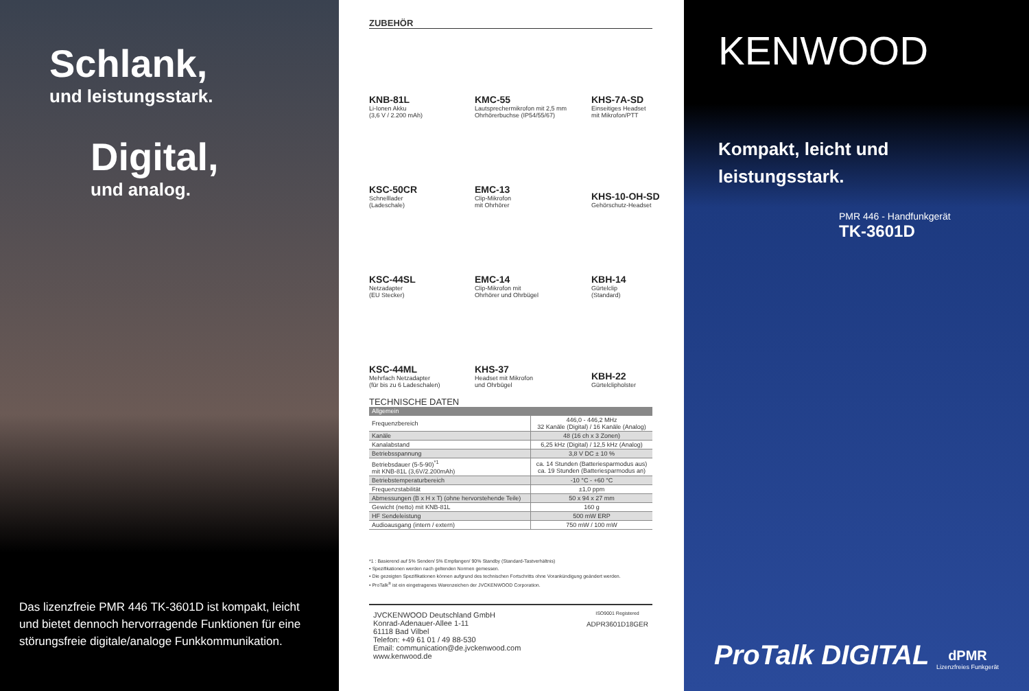Schlank,
und leistungsstark.
Digital,
und analog.
Das lizenzfreie PMR 446 TK-3601D ist kompakt, leicht und bietet dennoch hervorragende Funktionen für eine störungsfreie digitale/analoge Funkkommunikation.
ZUBEHÖR
KNB-81L
Li-Ionen Akku
(3,6 V / 2.200 mAh)
KMC-55
Lautsprechermikrofon mit 2,5 mm Ohrhörerbuchse (IP54/55/67)
KHS-7A-SD
Einseitiges Headset
mit Mikrofon/PTT
KSC-50CR
Schnelllader
(Ladeschale)
EMC-13
Clip-Mikrofon
mit Ohrhörer
KHS-10-OH-SD
Gehörschutz-Headset
KSC-44SL
Netzadapter
(EU Stecker)
EMC-14
Clip-Mikrofon mit
Ohrhörer und Ohrbügel
KBH-14
Gürtelclip
(Standard)
KSC-44ML
Mehrfach Netzadapter
(für bis zu 6 Ladeschalen)
KHS-37
Headset mit Mikrofon
und Ohrbügel
KBH-22
Gürtelclipholster
TECHNISCHE DATEN
| Allgemein | |
| --- | --- |
| Frequenzbereich | 446,0 - 446,2 MHz 32 Kanäle (Digital) / 16 Kanäle (Analog) |
| Kanäle | 48 (16 ch x 3 Zonen) |
| Kanalabstand | 6,25 kHz (Digital) / 12,5 kHz (Analog) |
| Betriebsspannung | 3,8 V DC ± 10 % |
| Betriebsdauer (5-5-90)<sup>*1</sup> mit KNB-81L (3,6V/2.200mAh) | ca. 14 Stunden (Batteriesparmodus aus) ca. 19 Stunden (Batteriesparmodus an) |
| Betriebstemperaturbereich | -10 °C - +60 °C |
| Frequenzstabilität | ±1,0 ppm |
| Abmessungen (B x H x T) (ohne hervorstehende Teile) | 50 x 94 x 27 mm |
| Gewicht (netto) mit KNB-81L | 160 g |
| HF Sendeleistung | 500 mW ERP |
| Audioausgang (intern / extern) | 750 mW / 100 mW |
*1 : Basierend auf 5% Senden/ 5% Empfangen/ 90% Standby (Standard-Tastverhältnis)
• Spezifikationen werden nach geltenden Normen gemessen.
• Die gezeigten Spezifikationen können aufgrund des technischen Fortschritts ohne Vorankündigung geändert werden.
• ProTalk<sup>®</sup> ist ein eingetragenes Warenzeichen der JVCKENWOOD Corporation.
JVCKENWOOD Deutschland GmbH
Konrad-Adenauer-Allee 1-11
61118 Bad Vilbel
Telefon: +49 61 01 / 49 88-530
Email: communication@de.jvckenwood.com
www.kenwood.de
ISO9001 Registered
ADPR3601D18GER
KENWOOD
Kompakt, leicht und
leistungsstark.
PMR 446 - Handfunkgerät
TK-3601D
ProTalk DIGITAL dPMR
Lizenzfreies Funkgerät